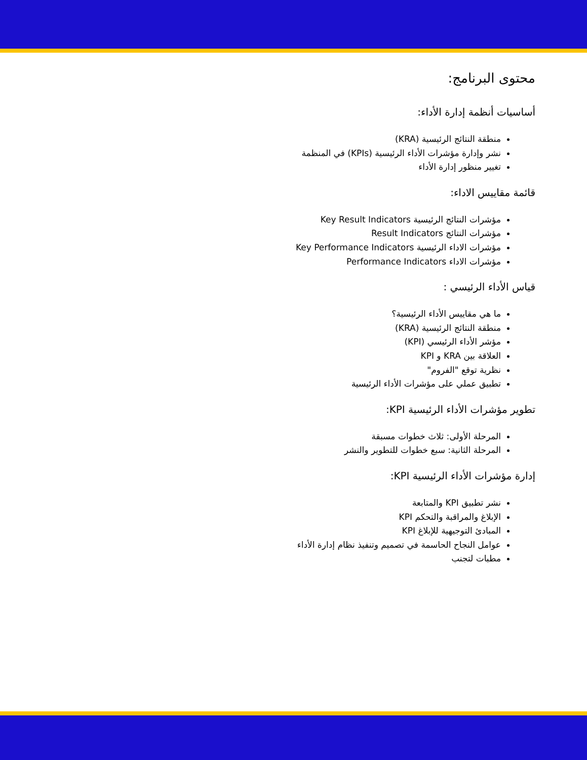محتوى البرنامج:
أساسيات أنظمة إدارة الأداء:
منطقة النتائج الرئيسية (KRA)
نشر وإدارة مؤشرات الأداء الرئيسية (KPIs) في المنظمة
تغيير منظور إدارة الأداء
قائمة مقاييس الاداء:
مؤشرات النتائج الرئيسية Key Result Indicators
مؤشرات النتائج Result Indicators
مؤشرات الاداء الرئيسية Key Performance Indicators
مؤشرات الاداء Performance Indicators
قياس الأداء الرئيسي :
ما هي مقاييس الأداء الرئيسية؟
منطقة النتائج الرئيسية (KRA)
مؤشر الأداء الرئيسي (KPI)
العلاقة بين KRA و KPI
نظرية توقع "الفروم"
تطبيق عملي على مؤشرات الأداء الرئيسية
تطوير مؤشرات الأداء الرئيسية KPI:
المرحلة الأولى: ثلاث خطوات مسبقة
المرحلة الثانية: سبع خطوات للتطوير والنشر
إدارة مؤشرات الأداء الرئيسية KPI:
نشر تطبيق KPI والمتابعة
الإبلاغ والمراقبة والتحكم KPI
المبادئ التوجيهية للإبلاغ KPI
عوامل النجاح الحاسمة في تصميم وتنفيذ نظام إدارة الأداء
مطبات لتجنب